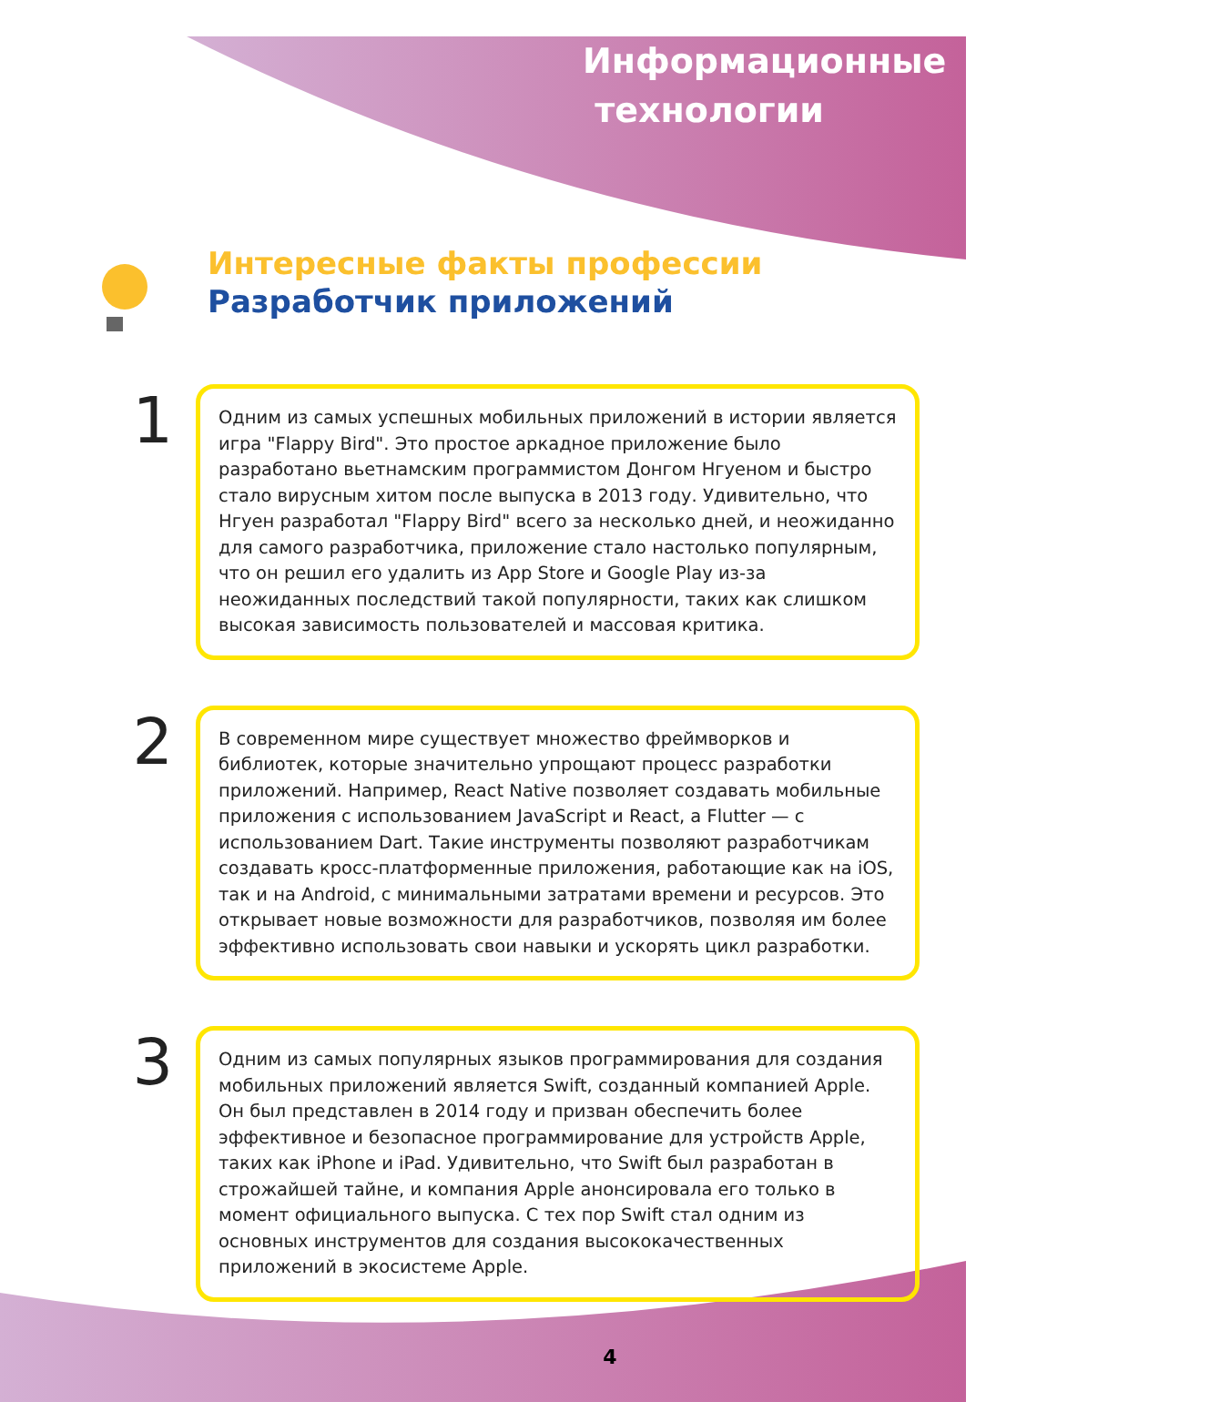Информационные
технологии
Интересные факты профессии
Разработчик приложений
1
Одним из самых успешных мобильных приложений в истории является игра "Flappy Bird". Это простое аркадное приложение было разработано вьетнамским программистом Донгом Нгуеном и быстро стало вирусным хитом после выпуска в 2013 году. Удивительно, что Нгуен разработал "Flappy Bird" всего за несколько дней, и неожиданно для самого разработчика, приложение стало настолько популярным, что он решил его удалить из App Store и Google Play из-за неожиданных последствий такой популярности, таких как слишком высокая зависимость пользователей и массовая критика.
2
В современном мире существует множество фреймворков и библиотек, которые значительно упрощают процесс разработки приложений. Например, React Native позволяет создавать мобильные приложения с использованием JavaScript и React, а Flutter — с использованием Dart. Такие инструменты позволяют разработчикам создавать кросс-платформенные приложения, работающие как на iOS, так и на Android, с минимальными затратами времени и ресурсов. Это открывает новые возможности для разработчиков, позволяя им более эффективно использовать свои навыки и ускорять цикл разработки.
3
Одним из самых популярных языков программирования для создания мобильных приложений является Swift, созданный компанией Apple. Он был представлен в 2014 году и призван обеспечить более эффективное и безопасное программирование для устройств Apple, таких как iPhone и iPad. Удивительно, что Swift был разработан в строжайшей тайне, и компания Apple анонсировала его только в момент официального выпуска. С тех пор Swift стал одним из основных инструментов для создания высококачественных приложений в экосистеме Apple.
4